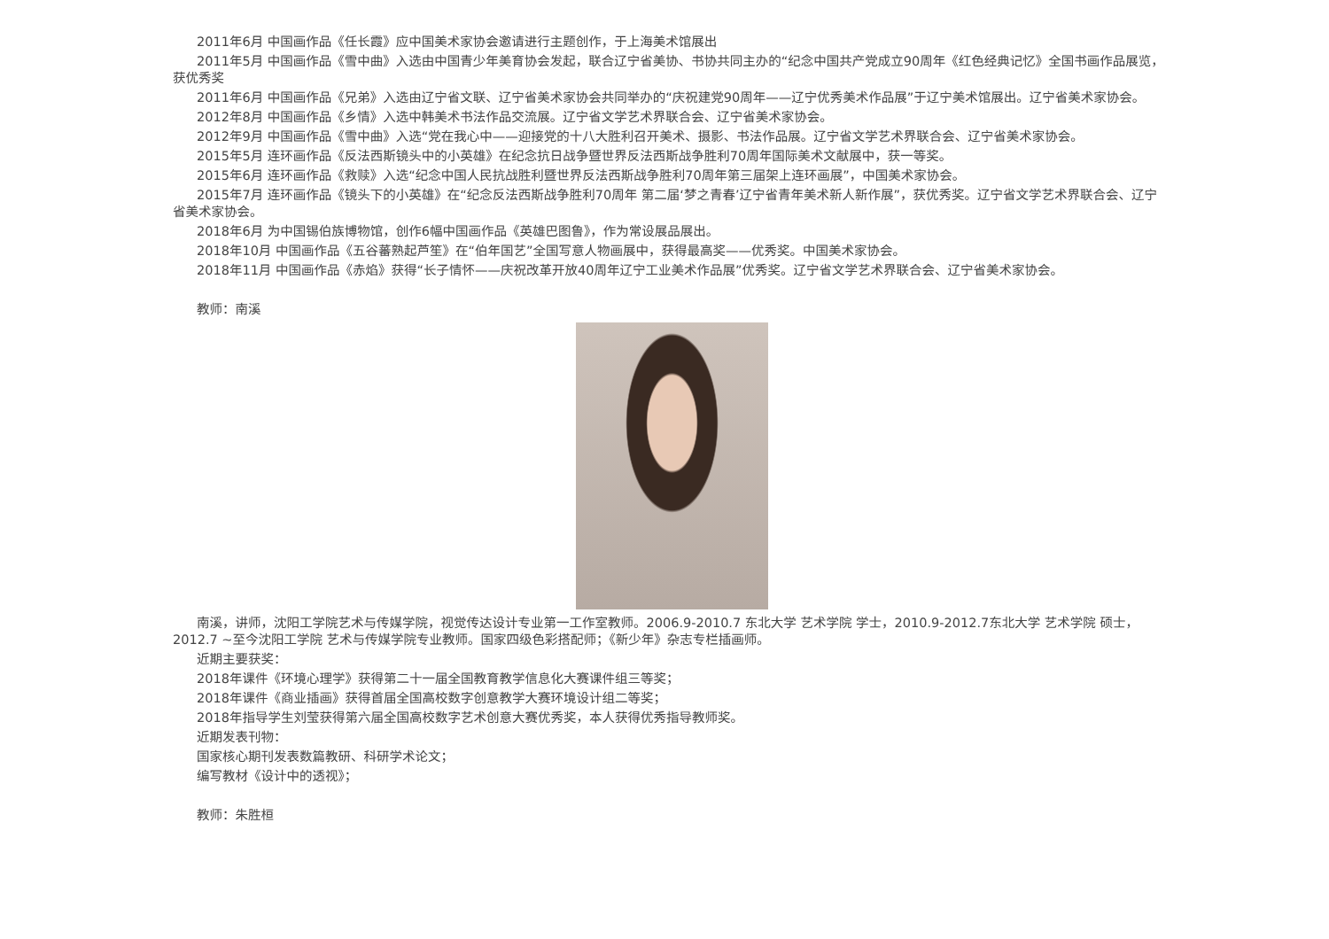2011年6月 中国画作品《任长霞》应中国美术家协会邀请进行主题创作，于上海美术馆展出
2011年5月 中国画作品《雪中曲》入选由中国青少年美育协会发起，联合辽宁省美协、书协共同主办的“纪念中国共产党成立90周年《红色经典记忆》全国书画作品展览，获优秀奖
2011年6月 中国画作品《兄弟》入选由辽宁省文联、辽宁省美术家协会共同举办的“庆祝建党90周年——辽宁优秀美术作品展”于辽宁美术馆展出。辽宁省美术家协会。
2012年8月 中国画作品《乡情》入选中韩美术书法作品交流展。辽宁省文学艺术界联合会、辽宁省美术家协会。
2012年9月 中国画作品《雪中曲》入选“党在我心中——迎接党的十八大胜利召开美术、摄影、书法作品展。辽宁省文学艺术界联合会、辽宁省美术家协会。
2015年5月 连环画作品《反法西斯镜头中的小英雄》在纪念抗日战争暨世界反法西斯战争胜利70周年国际美术文献展中，获一等奖。
2015年6月 连环画作品《救赎》入选“纪念中国人民抗战胜利暨世界反法西斯战争胜利70周年第三届架上连环画展”，中国美术家协会。
2015年7月 连环画作品《镜头下的小英雄》在“纪念反法西斯战争胜利70周年 第二届‘梦之青春’辽宁省青年美术新人新作展”，获优秀奖。辽宁省文学艺术界联合会、辽宁省美术家协会。
2018年6月 为中国锡伯族博物馆，创作6幅中国画作品《英雄巴图鲁》，作为常设展品展出。
2018年10月 中国画作品《五谷蕃熟起芦笙》在“伯年国艺”全国写意人物画展中，获得最高奖——优秀奖。中国美术家协会。
2018年11月 中国画作品《赤焰》获得“长子情怀——庆祝改革开放40周年辽宁工业美术作品展”优秀奖。辽宁省文学艺术界联合会、辽宁省美术家协会。
教师：南溪
南溪，讲师，沈阳工学院艺术与传媒学院，视觉传达设计专业第一工作室教师。2006.9-2010.7 东北大学 艺术学院 学士，2010.9-2012.7东北大学 艺术学院 硕士，2012.7 ~至今沈阳工学院 艺术与传媒学院专业教师。国家四级色彩搭配师；《新少年》杂志专栏插画师。
近期主要获奖：
2018年课件《环境心理学》获得第二十一届全国教育教学信息化大赛课件组三等奖；
2018年课件《商业插画》获得首届全国高校数字创意教学大赛环境设计组二等奖；
2018年指导学生刘莹获得第六届全国高校数字艺术创意大赛优秀奖，本人获得优秀指导教师奖。
近期发表刊物：
国家核心期刊发表数篇教研、科研学术论文；
编写教材《设计中的透视》；
教师：朱胜桓